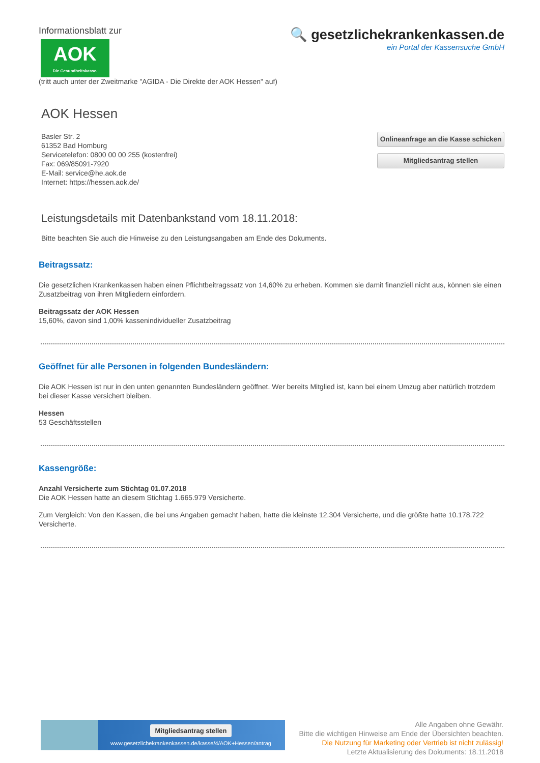Informationsblatt zur
AOK
Die Gesundheitskasse.
🔍 gesetzlichekrankenkassen.de
ein Portal der Kassensuche GmbH
(tritt auch unter der Zweitmarke "AGIDA - Die Direkte der AOK Hessen" auf)
AOK Hessen
Basler Str. 2
61352 Bad Homburg
Servicetelefon: 0800 00 00 255 (kostenfrei)
Fax: 069/85091-7920
E-Mail: service@he.aok.de
Internet: https://hessen.aok.de/
Onlineanfrage an die Kasse schicken
Mitgliedsantrag stellen
Leistungsdetails mit Datenbankstand vom 18.11.2018:
Bitte beachten Sie auch die Hinweise zu den Leistungsangaben am Ende des Dokuments.
Beitragssatz:
Die gesetzlichen Krankenkassen haben einen Pflichtbeitragssatz von 14,60% zu erheben. Kommen sie damit finanziell nicht aus, können sie einen Zusatzbeitrag von ihren Mitgliedern einfordern.
Beitragssatz der AOK Hessen
15,60%, davon sind 1,00% kassenindividueller Zusatzbeitrag
Geöffnet für alle Personen in folgenden Bundesländern:
Die AOK Hessen ist nur in den unten genannten Bundesländern geöffnet. Wer bereits Mitglied ist, kann bei einem Umzug aber natürlich trotzdem bei dieser Kasse versichert bleiben.
Hessen
53 Geschäftsstellen
Kassengröße:
Anzahl Versicherte zum Stichtag 01.07.2018
Die AOK Hessen hatte an diesem Stichtag 1.665.979 Versicherte.
Zum Vergleich: Von den Kassen, die bei uns Angaben gemacht haben, hatte die kleinste 12.304 Versicherte, und die größte hatte 10.178.722 Versicherte.
Mitgliedsantrag stellen
www.gesetzlichekrankenkassen.de/kasse/4/AOK+Hessen/antrag
Alle Angaben ohne Gewähr.
Bitte die wichtigen Hinweise am Ende der Übersichten beachten.
Die Nutzung für Marketing oder Vertrieb ist nicht zulässig!
Letzte Aktualisierung des Dokuments: 18.11.2018